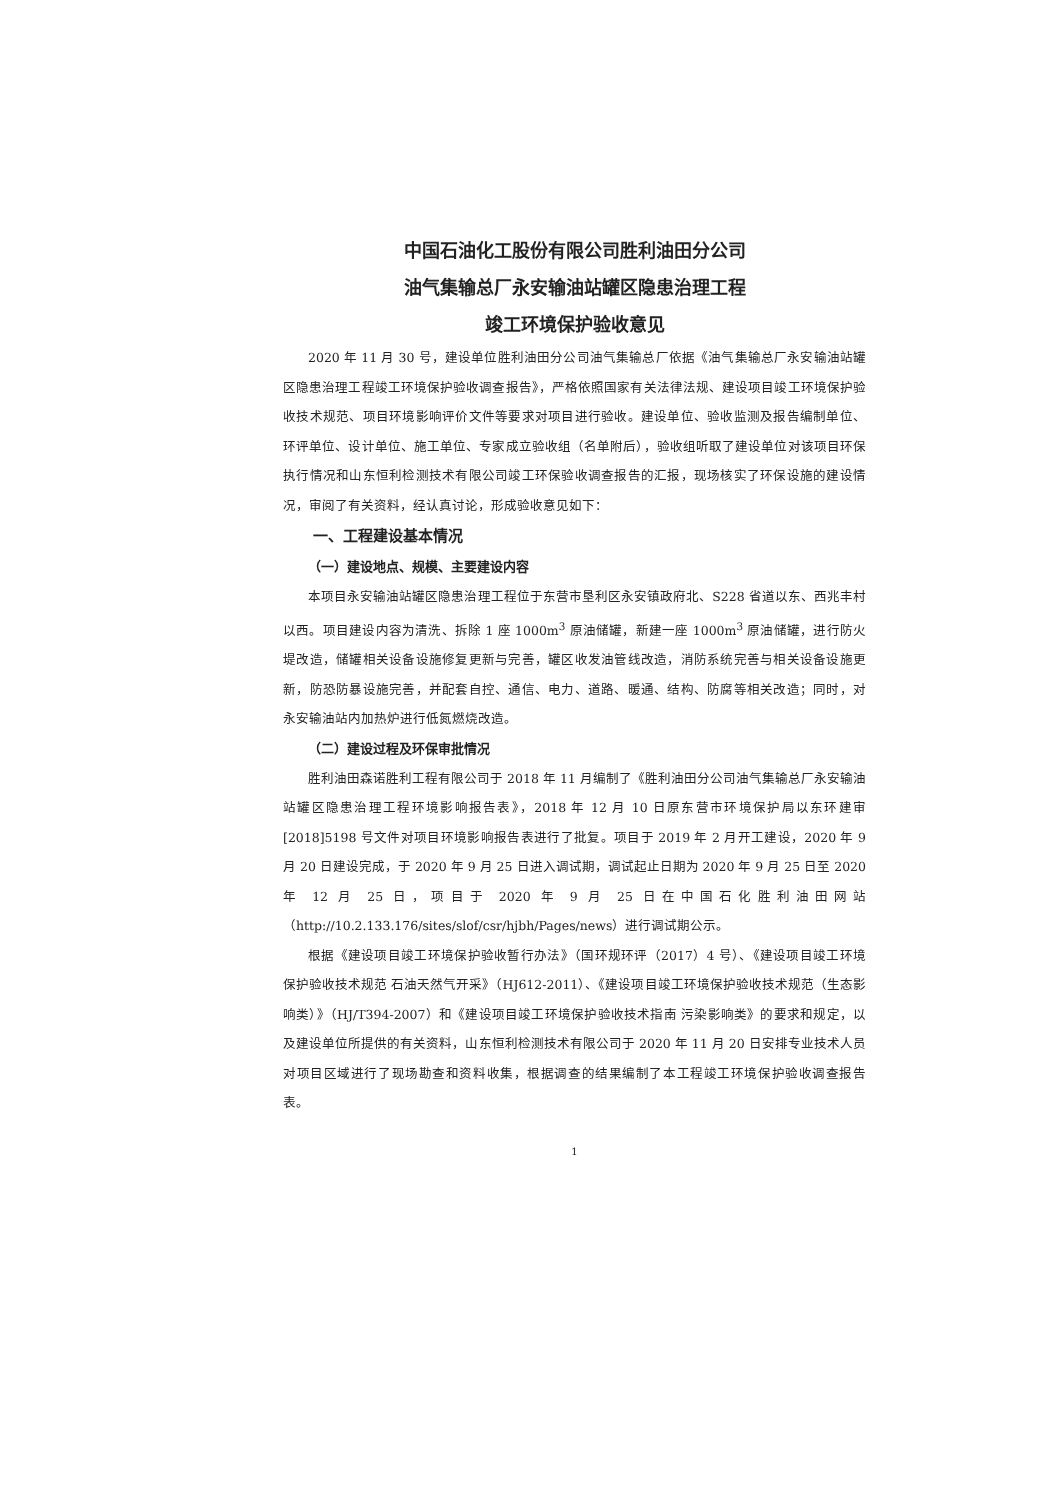中国石油化工股份有限公司胜利油田分公司
油气集输总厂永安输油站罐区隐患治理工程
竣工环境保护验收意见
2020 年 11 月 30 号，建设单位胜利油田分公司油气集输总厂依据《油气集输总厂永安输油站罐区隐患治理工程竣工环境保护验收调查报告》，严格依照国家有关法律法规、建设项目竣工环境保护验收技术规范、项目环境影响评价文件等要求对项目进行验收。建设单位、验收监测及报告编制单位、环评单位、设计单位、施工单位、专家成立验收组（名单附后），验收组听取了建设单位对该项目环保执行情况和山东恒利检测技术有限公司竣工环保验收调查报告的汇报，现场核实了环保设施的建设情况，审阅了有关资料，经认真讨论，形成验收意见如下：
一、工程建设基本情况
（一）建设地点、规模、主要建设内容
本项目永安输油站罐区隐患治理工程位于东营市垦利区永安镇政府北、S228 省道以东、西兆丰村以西。项目建设内容为清洗、拆除 1 座 1000m<sup>3</sup> 原油储罐，新建一座 1000m<sup>3</sup> 原油储罐，进行防火堤改造，储罐相关设备设施修复更新与完善，罐区收发油管线改造，消防系统完善与相关设备设施更新，防恐防暴设施完善，并配套自控、通信、电力、道路、暖通、结构、防腐等相关改造；同时，对永安输油站内加热炉进行低氮燃烧改造。
（二）建设过程及环保审批情况
胜利油田森诺胜利工程有限公司于 2018 年 11 月编制了《胜利油田分公司油气集输总厂永安输油站罐区隐患治理工程环境影响报告表》，2018 年 12 月 10 日原东营市环境保护局以东环建审[2018]5198 号文件对项目环境影响报告表进行了批复。项目于 2019 年 2 月开工建设，2020 年 9 月 20 日建设完成，于 2020 年 9 月 25 日进入调试期，调试起止日期为 2020 年 9 月 25 日至 2020 年 12 月 25 日，项目于 2020 年 9 月 25 日在中国石化胜利油田网站（http://10.2.133.176/sites/slof/csr/hjbh/Pages/news）进行调试期公示。
根据《建设项目竣工环境保护验收暂行办法》（国环规环评（2017）4 号）、《建设项目竣工环境保护验收技术规范 石油天然气开采》（HJ612-2011）、《建设项目竣工环境保护验收技术规范（生态影响类）》（HJ/T394-2007）和《建设项目竣工环境保护验收技术指南 污染影响类》的要求和规定，以及建设单位所提供的有关资料，山东恒利检测技术有限公司于 2020 年 11 月 20 日安排专业技术人员对项目区域进行了现场勘查和资料收集，根据调查的结果编制了本工程竣工环境保护验收调查报告表。
1